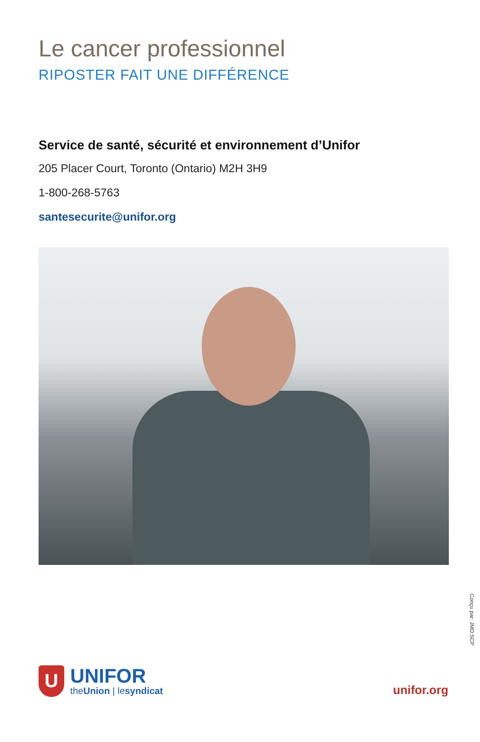Le cancer professionnel
RIPOSTER FAIT UNE DIFFÉRENCE
Service de santé, sécurité et environnement d’Unifor
205 Placer Court, Toronto (Ontario) M2H 3H9
1-800-268-5763
santesecurite@unifor.org
Conçu par: JMD:SCP
U
UNIFOR
theUnion | lesyndicat
unifor.org